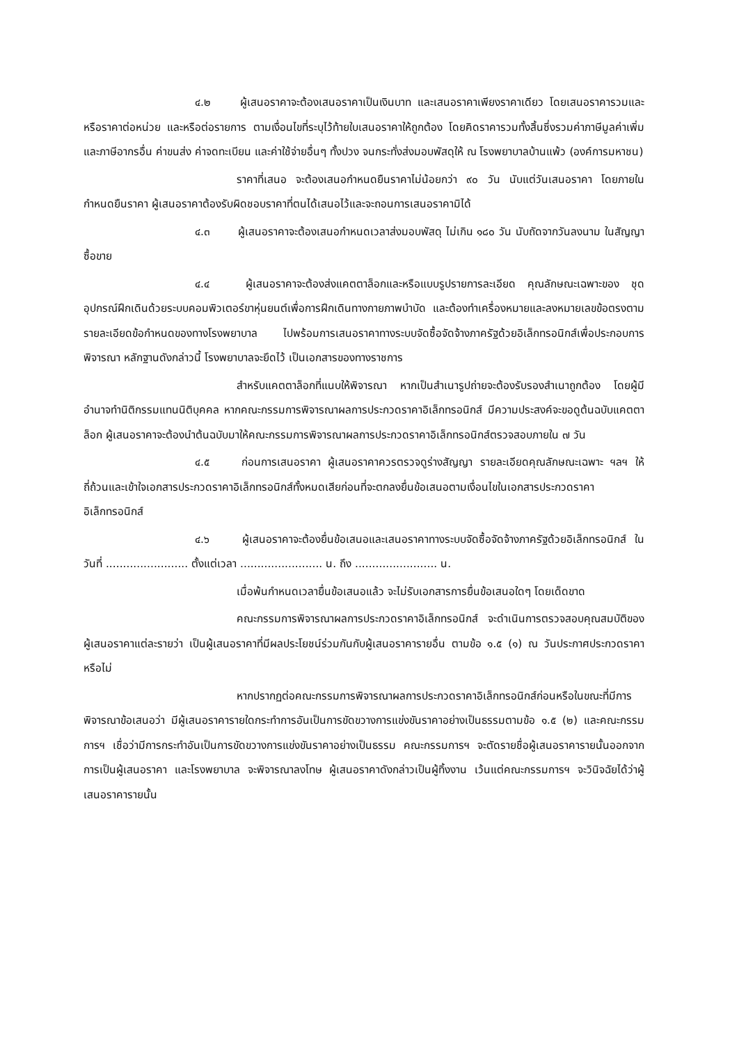๔.๒ ผู้เสนอราคาจะต้องเสนอราคาเป็นเงินบาท และเสนอราคาเพียงราคาเดียว โดยเสนอราคารวมและหรือราคาต่อหน่วย และหรือต่อรายการ ตามเงื่อนไขที่ระบุไว้ท้ายใบเสนอราคาให้ถูกต้อง โดยคิดราคารวมทั้งสิ้นซึ่งรวมค่าภาษีมูลค่าเพิ่มและภาษีอากรอื่น ค่าขนส่ง ค่าจดทะเบียน และค่าใช้จ่ายอื่นๆ ทั้งปวง จนกระทั่งส่งมอบพัสดุให้ ณ โรงพยาบาลบ้านแพ้ว (องค์การมหาชน)
ราคาที่เสนอ จะต้องเสนอกำหนดยืนราคาไม่น้อยกว่า ๙๐ วัน นับแต่วันเสนอราคา โดยภายในกำหนดยืนราคา ผู้เสนอราคาต้องรับผิดชอบราคาที่ตนได้เสนอไว้และจะถอนการเสนอราคามิได้
๔.๓ ผู้เสนอราคาจะต้องเสนอกำหนดเวลาส่งมอบพัสดุ ไม่เกิน ๑๘๐ วัน นับถัดจากวันลงนาม ในสัญญาซื้อขาย
๔.๔ ผู้เสนอราคาจะต้องส่งแคตตาล็อกและหรือแบบรูปรายการละเอียด คุณลักษณะเฉพาะของ ชุดอุปกรณ์ฝึกเดินด้วยระบบคอมพิวเตอร์ขาหุ่นยนต์เพื่อการฝึกเดินทางกายภาพบำบัด และต้องทำเครื่องหมายและลงหมายเลขข้อตรงตามรายละเอียดข้อกำหนดของทางโรงพยาบาล ไปพร้อมการเสนอราคาทางระบบจัดซื้อจัดจ้างภาครัฐด้วยอิเล็กทรอนิกส์เพื่อประกอบการพิจารณา หลักฐานดังกล่าวนี้ โรงพยาบาลจะยึดไว้ เป็นเอกสารของทางราชการ
สำหรับแคตตาล็อกที่แนบให้พิจารณา หากเป็นสำเนารูปถ่ายจะต้องรับรองสำเนาถูกต้อง โดยผู้มีอำนาจทำนิติกรรมแทนนิติบุคคล หากคณะกรรมการพิจารณาผลการประกวดราคาอิเล็กทรอนิกส์ มีความประสงค์จะขอดูต้นฉบับแคตตาล็อก ผู้เสนอราคาจะต้องนำต้นฉบับมาให้คณะกรรมการพิจารณาผลการประกวดราคาอิเล็กทรอนิกส์ตรวจสอบภายใน ๗ วัน
๔.๕ ก่อนการเสนอราคา ผู้เสนอราคาควรตรวจดูร่างสัญญา รายละเอียดคุณลักษณะเฉพาะ ฯลฯ ให้ถี่ถ้วนและเข้าใจเอกสารประกวดราคาอิเล็กทรอนิกส์ทั้งหมดเสียก่อนที่จะตกลงยื่นข้อเสนอตามเงื่อนไขในเอกสารประกวดราคาอิเล็กทรอนิกส์
๔.๖ ผู้เสนอราคาจะต้องยื่นข้อเสนอและเสนอราคาทางระบบจัดซื้อจัดจ้างภาครัฐด้วยอิเล็กทรอนิกส์ ในวันที่ ........................ ตั้งแต่เวลา ........................ น. ถึง ........................ น.
เมื่อพ้นกำหนดเวลายื่นข้อเสนอแล้ว จะไม่รับเอกสารการยื่นข้อเสนอใดๆ โดยเด็ดขาด
คณะกรรมการพิจารณาผลการประกวดราคาอิเล็กทรอนิกส์ จะดำเนินการตรวจสอบคุณสมบัติของผู้เสนอราคาแต่ละรายว่า เป็นผู้เสนอราคาที่มีผลประโยชน์ร่วมกันกับผู้เสนอราคารายอื่น ตามข้อ ๑.๕ (๑) ณ วันประกาศประกวดราคาหรือไม่
หากปรากฏต่อคณะกรรมการพิจารณาผลการประกวดราคาอิเล็กทรอนิกส์ก่อนหรือในขณะที่มีการพิจารณาข้อเสนอว่า มีผู้เสนอราคารายใดกระทำการอันเป็นการขัดขวางการแข่งขันราคาอย่างเป็นธรรมตามข้อ ๑.๕ (๒) และคณะกรรมการฯ เชื่อว่ามีการกระทำอันเป็นการขัดขวางการแข่งขันราคาอย่างเป็นธรรม คณะกรรมการฯ จะตัดรายชื่อผู้เสนอราคารายนั้นออกจากการเป็นผู้เสนอราคา และโรงพยาบาล จะพิจารณาลงโทษ ผู้เสนอราคาดังกล่าวเป็นผู้ทิ้งงาน เว้นแต่คณะกรรมการฯ จะวินิจฉัยได้ว่าผู้เสนอราคารายนั้น